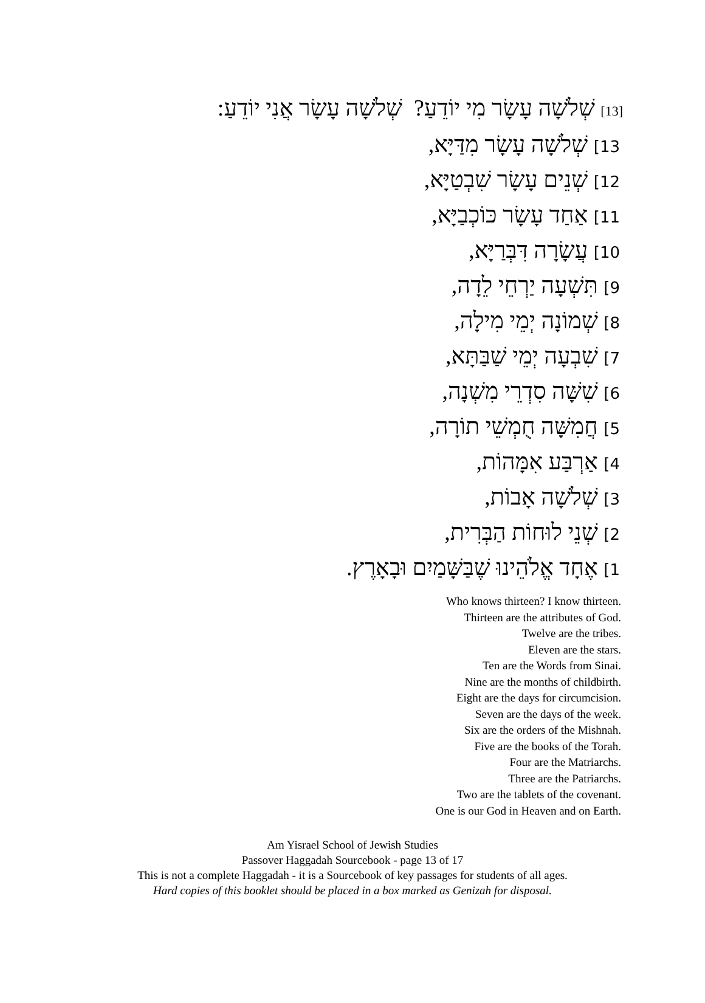[13] שְׁלֹשָׁה עָשָׂר מִי יוֹדֵעַ? שְׁלֹשָׁה עָשָׂר אֲנִי יוֹדֵעַ:
13] שְׁלֹשָׁה עָשָׂר מִדַּיָּא,
12] שְׁנֵים עָשָׂר שִׁבְטַיָּא,
11] אַחַד עָשָׂר כּוֹכְבַיָּא,
10] עֲשָׂרָה דִּבְּרַיָּא,
9] תִּשְׁעָה יַרְחֵי לֵדָה,
8] שְׁמוֹנָה יְמֵי מִילָה,
7] שִׁבְעָה יְמֵי שַׁבַּתָּא,
6] שִׁשָּׁה סִדְרֵי מִשְׁנָה,
5] חֲמִשָּׁה חֻמְשֵׁי תוֹרָה,
4] אַרְבַּע אִמָּהוֹת,
3] שְׁלֹשָׁה אָבוֹת,
2] שְׁנֵי לוּחוֹת הַבְּרִית,
1] אֶחָד אֱלֹהֵינוּ שֶׁבַּשָּׁמַיִם וּבָאָרֶץ.
Who knows thirteen? I know thirteen.
Thirteen are the attributes of God.
Twelve are the tribes.
Eleven are the stars.
Ten are the Words from Sinai.
Nine are the months of childbirth.
Eight are the days for circumcision.
Seven are the days of the week.
Six are the orders of the Mishnah.
Five are the books of the Torah.
Four are the Matriarchs.
Three are the Patriarchs.
Two are the tablets of the covenant.
One is our God in Heaven and on Earth.
Am Yisrael School of Jewish Studies
Passover Haggadah Sourcebook - page 13 of 17
This is not a complete Haggadah - it is a Sourcebook of key passages for students of all ages.
Hard copies of this booklet should be placed in a box marked as Genizah for disposal.